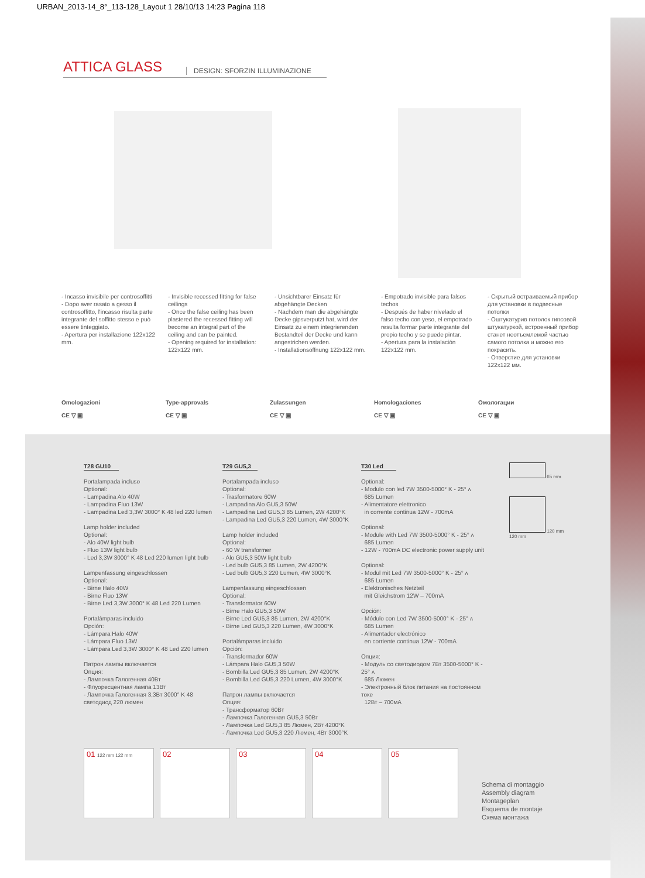URBAN_2013-14_8°_113-128_Layout 1 28/10/13 14:23 Pagina 118
ATTICA GLASS
DESIGN: SFORZIN ILLUMINAZIONE
- Incasso invisibile per controsoffitti
- Dopo aver rasato a gesso il controsoffitto, l'incasso risulta parte integrante del soffitto stesso e può essere tinteggiato.
- Apertura per installazione 122x122 mm.
- Invisible recessed fitting for false ceilings
- Once the false ceiling has been plastered the recessed fitting will become an integral part of the ceiling and can be painted.
- Opening required for installation: 122x122 mm.
- Unsichtbarer Einsatz für abgehängte Decken
- Nachdem man die abgehängte Decke gipsverputzt hat, wird der Einsatz zu einem integrierenden Bestandteil der Decke und kann angestrichen werden.
- Installationsöffnung 122x122 mm.
- Empotrado invisible para falsos techos
- Después de haber nivelado el falso techo con yeso, el empotrado resulta formar parte integrante del propio techo y se puede pintar.
- Apertura para la instalación 122x122 mm.
- Скрытый встраиваемый прибор для установки в подвесные потолки
- Оштукатурив потолок гипсовой штукатуркой, встроенный прибор станет неотъемлемой частью самого потолка и можно его покрасить.
- Отверстие для установки 122x122 мм.
Omologazioni
CE ▽ ▣
Type-approvals
CE ▽ ▣
Zulassungen
CE ▽ ▣
Homologaciones
CE ▽ ▣
Омологации
CE ▽ ▣
T28 GU10
Portalampada incluso
Optional:
- Lampadina Alo 40W
- Lampadina Fluo 13W
- Lampadina Led 3,3W 3000° K 48 led 220 lumen
Lamp holder included
Optional:
- Alo 40W light bulb
- Fluo 13W light bulb
- Led 3,3W 3000° K 48 Led 220 lumen light bulb
Lampenfassung eingeschlossen
Optional:
- Birne Halo 40W
- Birne Fluo 13W
- Birne Led 3,3W 3000° K 48 Led 220 Lumen
Portalámparas incluido
Opción:
- Lámpara Halo 40W
- Lámpara Fluo 13W
- Lámpara Led 3,3W 3000° K 48 Led 220 lumen
Патрон лампы включается
Опция:
- Лампочка Галогенная 40Вт
- Флуоресцентная лампа 13Вт
- Лампочка Галогенная 3,3Вт 3000° K 48 светодиод 220 люмен
T29 GU5,3
Portalampada incluso
Optional:
- Trasformatore 60W
- Lampadina Alo GU5,3 50W
- Lampadina Led GU5,3 85 Lumen, 2W 4200°K
- Lampadina Led GU5,3 220 Lumen, 4W 3000°K
Lamp holder included
Optional:
- 60 W transformer
- Alo GU5,3 50W light bulb
- Led bulb GU5,3 85 Lumen, 2W 4200°K
- Led bulb GU5,3 220 Lumen, 4W 3000°K
Lampenfassung eingeschlossen
Optional:
- Transformator 60W
- Birne Halo GU5,3 50W
- Birne Led GU5,3 85 Lumen, 2W 4200°K
- Birne Led GU5,3 220 Lumen, 4W 3000°K
Portalámparas incluido
Opción:
- Transformador 60W
- Lámpara Halo GU5,3 50W
- Bombilla Led GU5,3 85 Lumen, 2W 4200°K
- Bombilla Led GU5,3 220 Lumen, 4W 3000°K
Патрон лампы включается
Опция:
- Трансформатор 60Вт
- Лампочка Галогенная GU5,3 50Вт
- Лампочка Led GU5,3 85 Люмен, 2Вт 4200°K
- Лампочка Led GU5,3 220 Люмен, 4Вт 3000°K
T30 Led
Optional:
- Modulo con led 7W 3500-5000° K - 25° ʌ
685 Lumen
- Alimentatore elettronico
in corrente continua 12W - 700mA
Optional:
- Module with Led 7W 3500-5000° K - 25° ʌ
685 Lumen
- 12W - 700mA DC electronic power supply unit
Optional:
- Modul mit Led 7W 3500-5000° K - 25° ʌ
685 Lumen
- Elektronisches Netzteil
mit Gleichstrom 12W – 700mA
Opción:
- Módulo con Led 7W 3500-5000° K - 25° ʌ
685 Lumen
- Alimentador electrónico
en corriente continua 12W - 700mA
Опция:
- Модуль со светодиодом 7Вт 3500-5000° K - 25° ʌ
685 Люмен
- Электронный блок питания на постоянном токе
12Вт – 700мА
65 mm
120 mm
120 mm
01 122 mm 122 mm
02 03 04 05
Schema di montaggio
Assembly diagram
Montageplan
Esquema de montaje
Схема монтажа